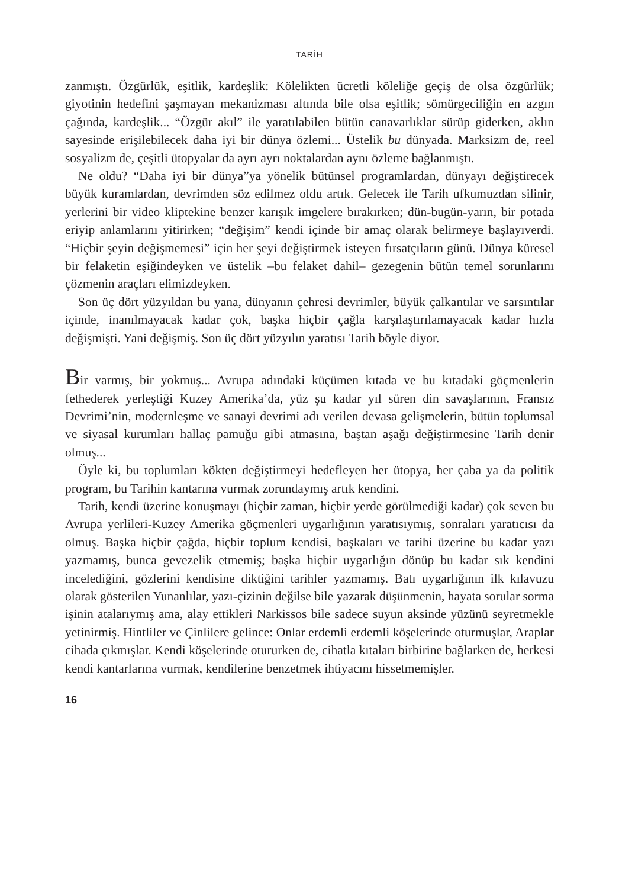TARİH
zanmıştı. Özgürlük, eşitlik, kardeşlik: Kölelikten ücretli köleliğe geçiş de olsa özgürlük; giyotinin hedefini şaşmayan mekanizması altında bile olsa eşitlik; sömürgeciliğin en azgın çağında, kardeşlik... “Özgür akıl” ile yaratılabilen bütün canavarlıklar sürüp giderken, aklın sayesinde erişilebilecek daha iyi bir dünya özlemi... Üstelik bu dünyada. Marksizm de, reel sosyalizm de, çeşitli ütopyalar da ayrı ayrı noktalardan aynı özleme bağlanmıştı.
Ne oldu? “Daha iyi bir dünya”ya yönelik bütünsel programlardan, dünyayı değiştirecek büyük kuramlardan, devrimden söz edilmez oldu artık. Gelecek ile Tarih ufkumuzdan silinir, yerlerini bir video kliptekine benzer karışık imgelere bırakırken; dün-bugün-yarın, bir potada eriyip anlamlarını yitirirken; “değişim” kendi içinde bir amaç olarak belirmeye başlayıverdi. “Hiçbir şeyin değişmemesi” için her şeyi değiştirmek isteyen fırsatçıların günü. Dünya küresel bir felaketin eşiğindeyken ve üstelik –bu felaket dahil– gezegenin bütün temel sorunlarını çözmenin araçları elimizdeyken.
Son üç dört yüzyıldan bu yana, dünyanın çehresi devrimler, büyük çalkantılar ve sarsıntılar içinde, inanılmayacak kadar çok, başka hiçbir çağla karşılaştırılamayacak kadar hızla değişmişti. Yani değişmiş. Son üç dört yüzyılın yaratısı Tarih böyle diyor.
Bir varmış, bir yokmuş... Avrupa adındaki küçümen kıtada ve bu kıtadaki göçmenlerin fethederek yerleştiği Kuzey Amerika’da, yüz şu kadar yıl süren din savaşlarının, Fransız Devrimi’nin, modernleşme ve sanayi devrimi adı verilen devasa gelişmelerin, bütün toplumsal ve siyasal kurumları hallaç pamuğu gibi atmasına, baştan aşağı değiştirmesine Tarih denir olmuş...
Öyle ki, bu toplumları kökten değiştirmeyi hedefleyen her ütopya, her çaba ya da politik program, bu Tarihin kantarına vurmak zorundaymış artık kendini.
Tarih, kendi üzerine konuşmayı (hiçbir zaman, hiçbir yerde görülmediği kadar) çok seven bu Avrupa yerlileri-Kuzey Amerika göçmenleri uygarlığının yaratısıymış, sonraları yaratıcısı da olmuş. Başka hiçbir çağda, hiçbir toplum kendisi, başkaları ve tarihi üzerine bu kadar yazı yazmamış, bunca gevezelik etmemiş; başka hiçbir uygarlığın dönüp bu kadar sık kendini incelediğini, gözlerini kendisine diktiğini tarihler yazmamış. Batı uygarlığının ilk kılavuzu olarak gösterilen Yunanlılar, yazı-çizinin değilse bile yazarak düşünmenin, hayata sorular sorma işinin atalarıymış ama, alay ettikleri Narkissos bile sadece suyun aksinde yüzünü seyretmekle yetinirmiş. Hintliler ve Çinlilere gelince: Onlar erdemli erdemli köşelerinde oturmuşlar, Araplar cihada çıkmışlar. Kendi köşelerinde otururken de, cihatla kıtaları birbirine bağlarken de, herkesi kendi kantarlarına vurmak, kendilerine benzetmek ihtiyacını hissetmemişler.
16